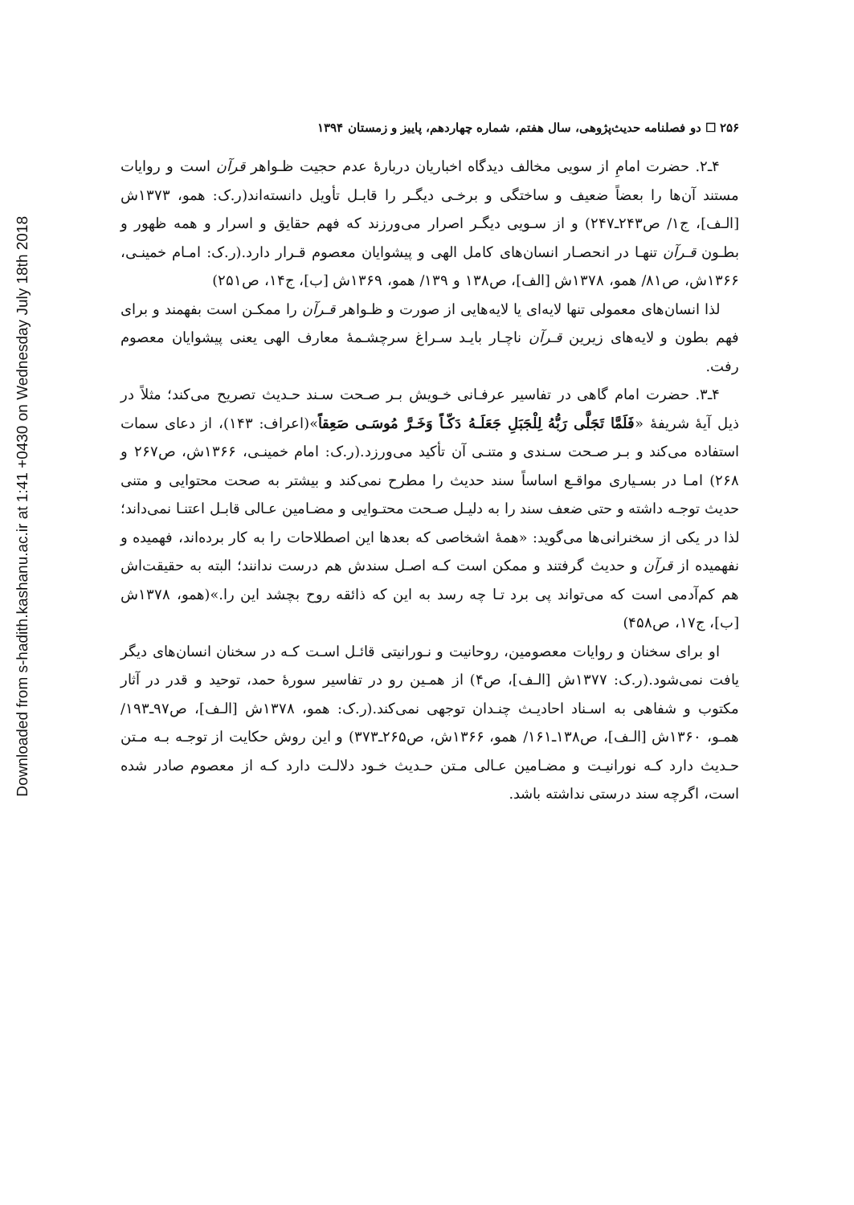Downloaded from s-hadith.kashanu.ac.ir at 1:41 +0430 on Wednesday July 18th 2018
۲۵۶ ☐ دو فصلنامه حدیث‌پژوهی، سال هفتم، شماره چهاردهم، پاییز و زمستان ۱۳۹۴
۴ـ۲. حضرت امامِ از سویی مخالف دیدگاه اخباریان دربارهٔ عدم حجیت ظـواهر قرآن است و روایات مستند آن‌ها را بعضاً ضعیف و ساختگی و برخـی دیگـر را قابـل تأویل دانسته‌اند(ر.ک: همو، ۱۳۷۳ش [الـف]، ج۱/ ص۲۴۳ـ۲۴۷) و از سـویی دیگـر اصرار می‌ورزند که فهم حقایق و اسرار و همه ظهور و بطـون قـرآن تنهـا در انحصـار انسان‌های کامل الهی و پیشوایان معصوم قـرار دارد.(ر.ک: امـام خمینـی، ۱۳۶۶ش، ص۸۱/ همو، ۱۳۷۸ش [الف]، ص۱۳۸ و ۱۳۹/ همو، ۱۳۶۹ش [ب]، ج۱۴، ص۲۵۱)
لذا انسان‌های معمولی تنها لایه‌ای یا لایه‌هایی از صورت و ظـواهر قـرآن را ممکـن است بفهمند و برای فهم بطون و لایه‌های زیرین قـرآن ناچـار بایـد سـراغ سرچشـمهٔ معارف الهی یعنی پیشوایان معصوم رفت.
۴ـ۳. حضرت امام گاهی در تفاسیر عرفـانی خـویش بـر صـحت سـند حـدیث تصریح می‌کند؛ مثلاً در ذیل آیهٔ شریفهٔ «فَلَمَّا تَجَلَّى رَبُّهُ لِلْجَبَلِ جَعَلَـهُ دَكّـاً وَخَـرَّ مُوسَـى صَعِقاً»(اعراف: ۱۴۳)، از دعای سمات استفاده می‌کند و بـر صـحت سـندی و متنـی آن تأکید می‌ورزد.(ر.ک: امام خمینـی، ۱۳۶۶ش، ص۲۶۷ و ۲۶۸) امـا در بسـیاری مواقـع اساساً سند حدیث را مطرح نمی‌کند و بیشتر به صحت محتوایی و متنی حدیث توجـه داشته و حتی ضعف سند را به دلیـل صـحت محتـوایی و مضـامین عـالی قابـل اعتنـا نمی‌داند؛ لذا در یکی از سخنرانی‌ها می‌گوید: «همهٔ اشخاصی که بعدها این اصطلاحات را به کار برده‌اند، فهمیده و نفهمیده از قرآن و حدیث گرفتند و ممکن است کـه اصـل سندش هم درست ندانند؛ البته به حقیقت‌اش هم کم‌آدمی است که می‌تواند پی برد تـا چه رسد به این که ذائقه روح بچشد این را.»(همو، ۱۳۷۸ش [ب]، ج۱۷، ص۴۵۸)
او برای سخنان و روایات معصومین، روحانیت و نـورانیتی قائـل اسـت کـه در سخنان انسان‌های دیگر یافت نمی‌شود.(ر.ک: ۱۳۷۷ش [الـف]، ص۴) از همـین رو در تفاسیر سورهٔ حمد، توحید و قدر در آثار مکتوب و شفاهی به اسـناد احادیـث چنـدان توجهی نمی‌کند.(ر.ک: همو، ۱۳۷۸ش [الـف]، ص۹۷ـ۱۹۳/ همـو، ۱۳۶۰ش [الـف]، ص۱۳۸ـ۱۶۱/ همو، ۱۳۶۶ش، ص۲۶۵ـ۳۷۳) و این روش حکایت از توجـه بـه مـتن حـدیث دارد کـه نورانیـت و مضـامین عـالی مـتن حـدیث خـود دلالـت دارد کـه از معصوم صادر شده است، اگرچه سند درستی نداشته باشد.